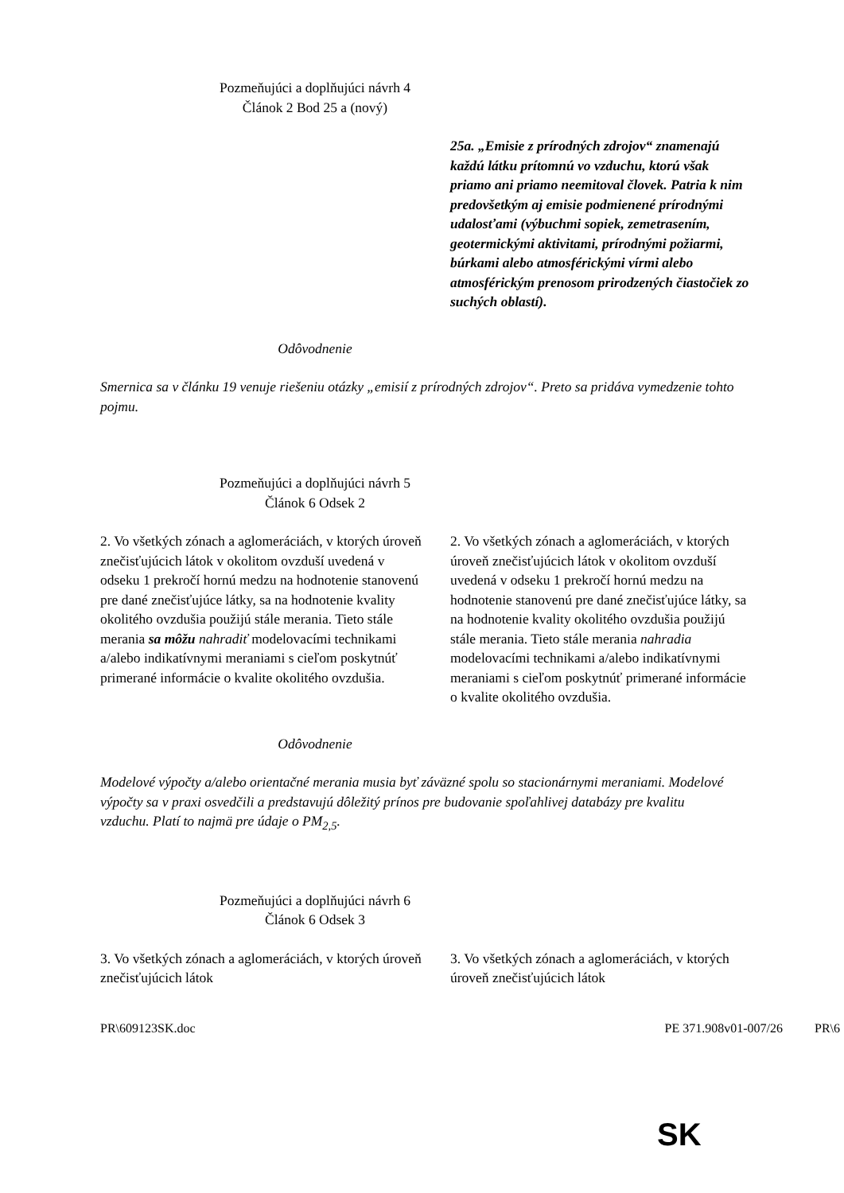Pozmeňujúci a doplňujúci návrh 4
Článok 2 Bod 25 a (nový)
| | 25a. „Emisie z prírodných zdrojov“ znamenajú každú látku prítomnú vo vzduchu, ktorú však priamo ani priamo neemitoval človek. Patria k nim predovšetkým aj emisie podmienené prírodnými udalosťami (výbuchmi sopiek, zemetrasením, geotermickými aktivitami, prírodnými požiarmi, búrkami alebo atmosférickými vírmi alebo atmosférickým prenosom prirodzených čiastočiek zo suchých oblastí). |
Odôvodnenie
Smernica sa v článku 19 venuje riešeniu otázky „emisií z prírodných zdrojov“. Preto sa pridáva vymedzenie tohto pojmu.
Pozmeňujúci a doplňujúci návrh 5
Článok 6 Odsek 2
| 2. Vo všetkých zónach a aglomeráciách, v ktorých úroveň znečisťujúcich látok v okolitom ovzduší uvedená v odseku 1 prekročí hornú medzu na hodnotenie stanovenú pre dané znečisťujúce látky, sa na hodnotenie kvality okolitého ovzdušia použijú stále merania. Tieto stále merania sa môžu nahradiť modelovacími technikami a/alebo indikatívnymi meraniami s cieľom poskytnúť primerané informácie o kvalite okolitého ovzdušia. | 2. Vo všetkých zónach a aglomeráciách, v ktorých úroveň znečisťujúcich látok v okolitom ovzduší uvedená v odseku 1 prekročí hornú medzu na hodnotenie stanovenú pre dané znečisťujúce látky, sa na hodnotenie kvality okolitého ovzdušia použijú stále merania. Tieto stále merania nahradia modelovacími technikami a/alebo indikatívnymi meraniami s cieľom poskytnúť primerané informácie o kvalite okolitého ovzdušia. |
Odôvodnenie
Modelové výpočty a/alebo orientačné merania musia byť záväzné spolu so stacionárnymi meraniami. Modelové výpočty sa v praxi osvedčili a predstavujú dôležitý prínos pre budovanie spoľahlivej databázy pre kvalitu vzduchu. Platí to najmä pre údaje o PM<sub>2,5</sub>.
Pozmeňujúci a doplňujúci návrh 6
Článok 6 Odsek 3
| 3. Vo všetkých zónach a aglomeráciách, v ktorých úroveň znečisťujúcich látok | 3. Vo všetkých zónach a aglomeráciách, v ktorých úroveň znečisťujúcich látok |
PR\609123SK.doc PE 371.908v01-007/26 PR\6
SK